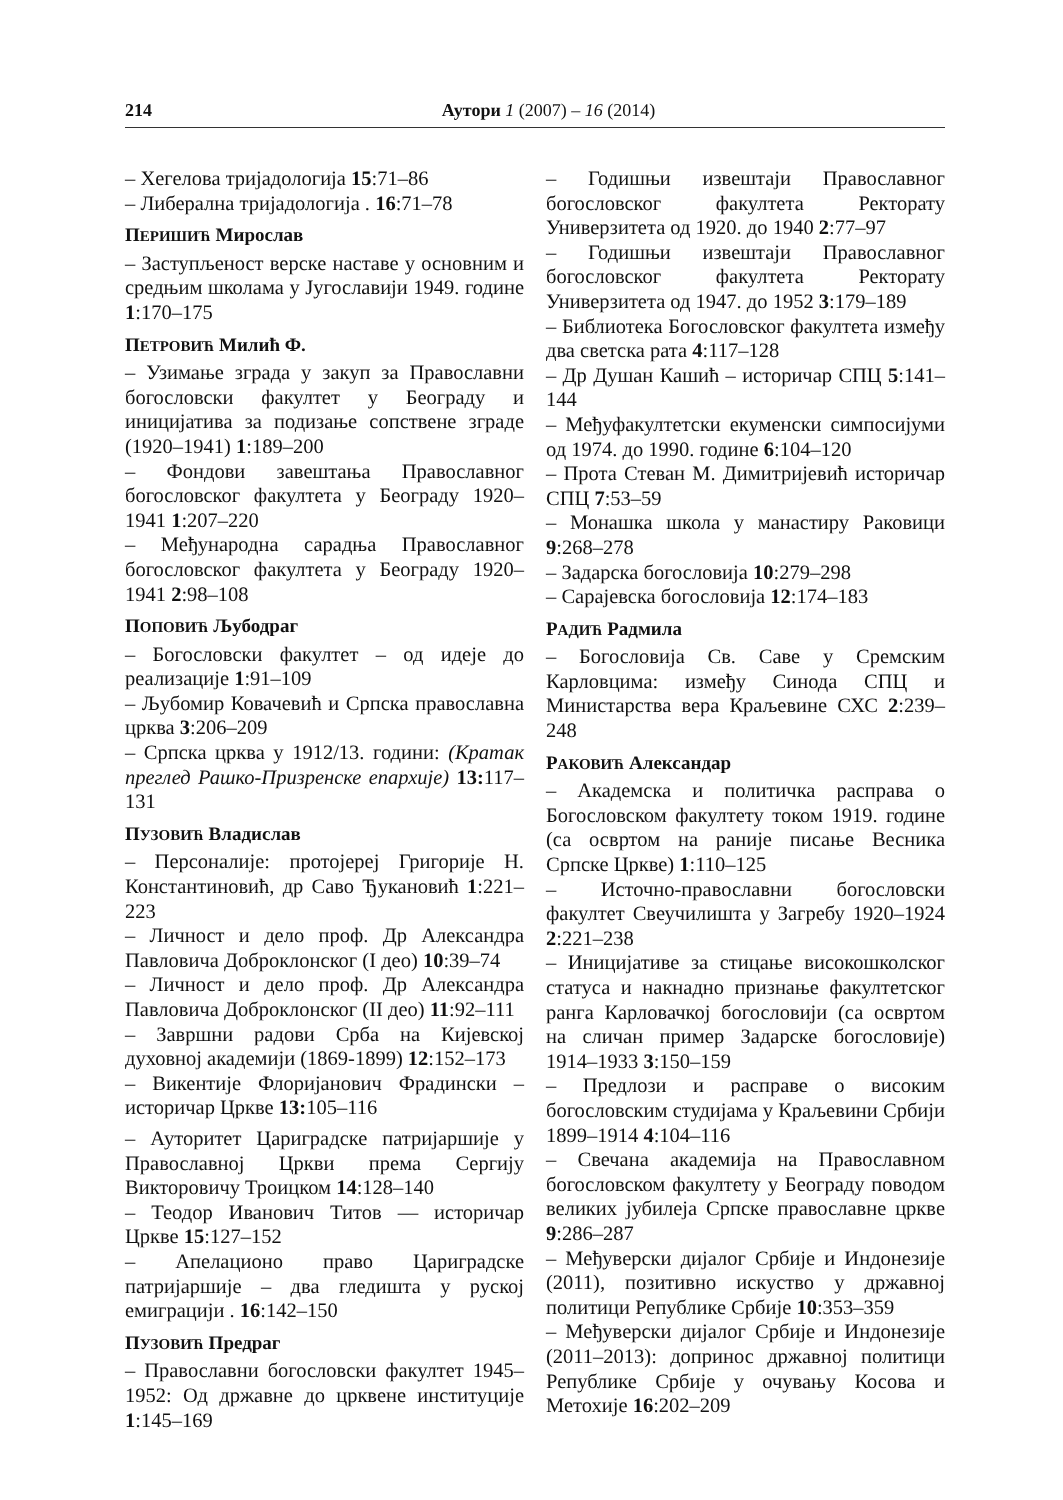214 Аутори 1 (2007) – 16 (2014)
– Хегелова тријадологија 15:71–86
– Либерална тријадологија . 16:71–78
ПЕРИШИЋ Мирослав
– Заступљеност верске наставе у основним и средњим школама у Југославији 1949. године 1:170–175
ПЕТРОВИЋ Милић Ф.
– Узимање зграда у закуп за Православни богословски факултет у Београду и иницијатива за подизање сопствене зграде (1920–1941) 1:189–200
– Фондови завештања Православног богословског факултета у Београду 1920–1941 1:207–220
– Међународна сарадња Православног богословског факултета у Београду 1920–1941 2:98–108
ПОПОВИЋ Љубодраг
– Богословски факултет – од идеје до реализације 1:91–109
– Љубомир Ковачевић и Српска православна црква 3:206–209
– Српска црква у 1912/13. години: (Кратак преглед Рашко-Призренске епархије) 13: 117–131
ПУЗОВИЋ Владислав
– Персоналије: протојереј Григорије Н. Константиновић, др Саво Ђукановић 1:221–223
– Личност и дело проф. Др Александра Павловича Доброклонског (I део) 10:39–74
– Личност и дело проф. Др Александра Павловича Доброклонског (II део) 11:92–111
– Завршни радови Срба на Кијевској духовној академији (1869-1899) 12:152–173
– Викентије Флоријанович Фрадински – историчар Цркве 13: 105–116
– Ауторитет Цариградске патријаршије у Православној Цркви према Сергију Викторовичу Троицком 14:128–140
– Теодор Иванович Титов — историчар Цркве 15:127–152
– Апелационо право Цариградске патријаршије – два гледишта у руској емиграцији . 16:142–150
ПУЗОВИЋ Предраг
– Православни богословски факултет 1945–1952: Од државне до црквене институције 1:145–169
– Годишњи извештаји Православног богословског факултета Ректорату Универзитета од 1920. до 1940 2:77–97
– Годишњи извештаји Православног богословског факултета Ректорату Универзитета од 1947. до 1952 3:179–189
– Библиотека Богословског факултета између два светска рата 4:117–128
– Др Душан Кашић – историчар СПЦ 5:141–144
– Међуфакултетски екуменски симпосијуми од 1974. до 1990. године 6:104–120
– Прота Стеван М. Димитријевић историчар СПЦ 7:53–59
– Монашка школа у манастиру Раковици 9:268–278
– Задарска богословија 10:279–298
– Сарајевска богословија 12:174–183
РАДИЋ Радмила
– Богословија Св. Саве у Сремским Карловцима: између Синода СПЦ и Министарства вера Краљевине СХС 2:239–248
РАКОВИЋ Александар
– Академска и политичка расправа о Богословском факултету током 1919. године (са освртом на раније писање Весника Српске Цркве) 1:110–125
– Источно-православни богословски факултет Свеучилишта у Загребу 1920–1924 2:221–238
– Иницијативе за стицање високошколског статуса и накнадно признање факултетског ранга Карловачкој богословији (са освртом на сличан пример Задарске богословије) 1914–1933 3:150–159
– Предлози и расправе о високим богословским студијама у Краљевини Србији 1899–1914 4:104–116
– Свечана академија на Православном богословском факултету у Београду поводом великих јубилеја Српске православне цркве 9:286–287
– Међуверски дијалог Србије и Индонезије (2011), позитивно искуство у државној политици Републике Србије 10:353–359
– Међуверски дијалог Србије и Индонезије (2011–2013): допринос државној политици Републике Србије у очувању Косова и Метохије 16:202–209